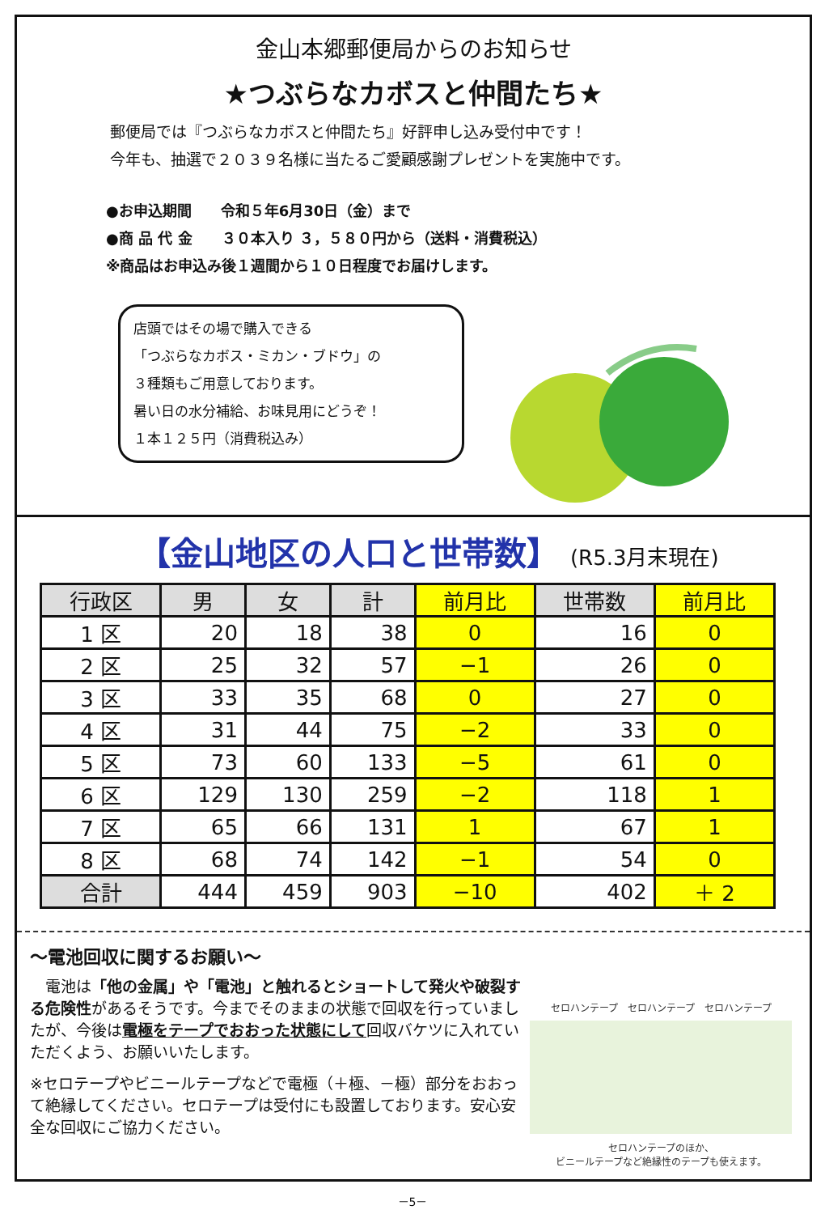金山本郷郵便局からのお知らせ
★つぶらなカボスと仲間たち★
郵便局では『つぶらなカボスと仲間たち』好評申し込み受付中です！
今年も、抽選で２０３９名様に当たるご愛顧感謝プレゼントを実施中です。
●お申込期間　　令和５年6月30日（金）まで
●商 品 代 金　　３０本入り ３，５８０円から（送料・消費税込）
※商品はお申込み後１週間から１０日程度でお届けします。
店頭ではその場で購入できる
「つぶらなカボス・ミカン・ブドウ」の
３種類もご用意しております。
暑い日の水分補給、お味見用にどうぞ！
１本１２５円（消費税込み）
【金山地区の人口と世帯数】 (R5.3月末現在)
| 行政区 | 男 | 女 | 計 | 前月比 | 世帯数 | 前月比 |
| --- | --- | --- | --- | --- | --- | --- |
| 1 区 | 20 | 18 | 38 | 0 | 16 | 0 |
| 2 区 | 25 | 32 | 57 | −1 | 26 | 0 |
| 3 区 | 33 | 35 | 68 | 0 | 27 | 0 |
| 4 区 | 31 | 44 | 75 | −2 | 33 | 0 |
| 5 区 | 73 | 60 | 133 | −5 | 61 | 0 |
| 6 区 | 129 | 130 | 259 | −2 | 118 | 1 |
| 7 区 | 65 | 66 | 131 | 1 | 67 | 1 |
| 8 区 | 68 | 74 | 142 | −1 | 54 | 0 |
| 合計 | 444 | 459 | 903 | −10 | 402 | ＋ 2 |
～電池回収に関するお願い～
　電池は「他の金属」や「電池」と触れるとショートして発火や破裂する危険性があるそうです。今までそのままの状態で回収を行っていましたが、今後は電極をテープでおおった状態にして回収バケツに入れていただくよう、お願いいたします。
※セロテープやビニールテープなどで電極（＋極、－極）部分をおおって絶縁してください。セロテープは受付にも設置しております。安心安全な回収にご協力ください。
セロハンテープ　セロハンテープ　セロハンテープ
セロハンテープのほか、
ビニールテープなど絶縁性のテープも使えます。
－5－